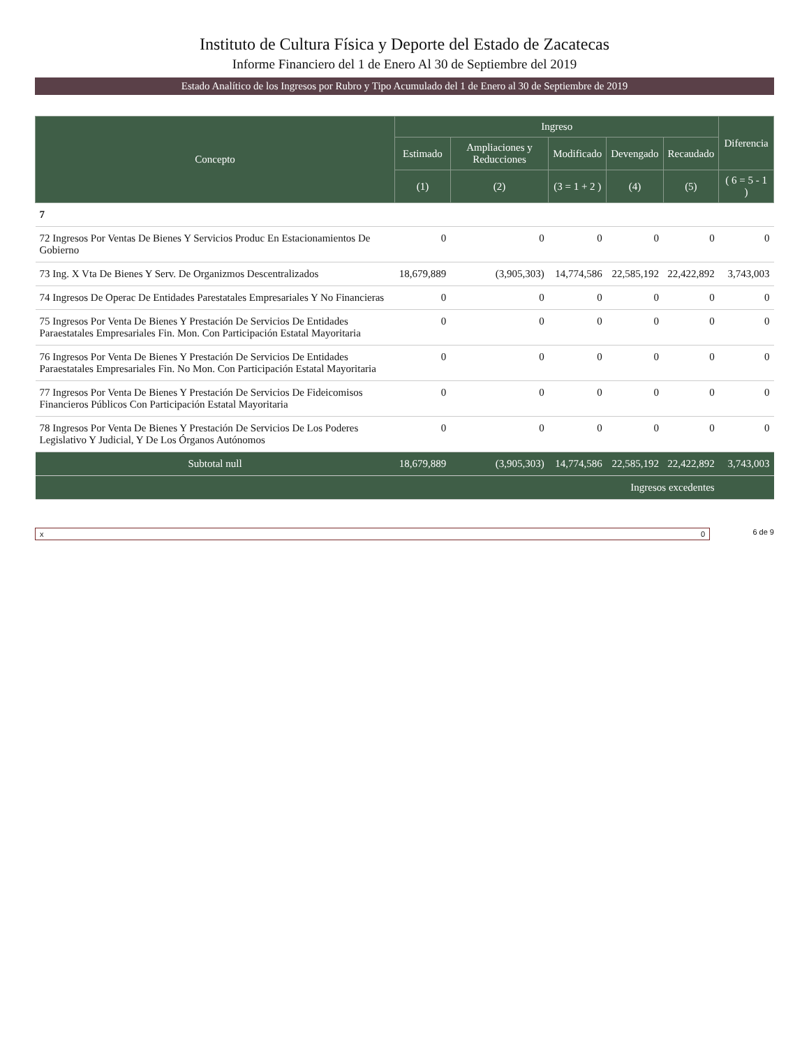Instituto de Cultura Física y Deporte del Estado de Zacatecas
Informe Financiero del 1 de Enero Al 30 de Septiembre del 2019
Estado Analítico de los Ingresos por Rubro y Tipo Acumulado del 1 de Enero al 30 de Septiembre de 2019
| Concepto | Ingreso | | | | | Diferencia |
| --- | --- | --- | --- | --- | --- | --- |
| | Estimado | Ampliaciones y Reducciones | Modificado | Devengado | Recaudado | |
| | (1) | (2) | (3 = 1 + 2 ) | (4) | (5) | ( 6 = 5 - 1 ) |
| 7 | | | | | | |
| 72 Ingresos Por Ventas De Bienes Y Servicios Produc En Estacionamientos De Gobierno | 0 | 0 | 0 | 0 | 0 | 0 |
| 73 Ing. X Vta De Bienes Y Serv. De Organizmos Descentralizados | 18,679,889 | (3,905,303) | 14,774,586 | 22,585,192 | 22,422,892 | 3,743,003 |
| 74 Ingresos De Operac De Entidades Parestatales Empresariales Y No Financieras | 0 | 0 | 0 | 0 | 0 | 0 |
| 75 Ingresos Por Venta De Bienes Y Prestación De Servicios De Entidades Paraestatales Empresariales Fin. Mon. Con Participación Estatal Mayoritaria | 0 | 0 | 0 | 0 | 0 | 0 |
| 76 Ingresos Por Venta De Bienes Y Prestación De Servicios De Entidades Paraestatales Empresariales Fin. No Mon. Con Participación Estatal Mayoritaria | 0 | 0 | 0 | 0 | 0 | 0 |
| 77 Ingresos Por Venta De Bienes Y Prestación De Servicios De Fideicomisos Financieros Públicos Con Participación Estatal Mayoritaria | 0 | 0 | 0 | 0 | 0 | 0 |
| 78 Ingresos Por Venta De Bienes Y Prestación De Servicios De Los Poderes Legislativo Y Judicial, Y De Los Órganos Autónomos | 0 | 0 | 0 | 0 | 0 | 0 |
| Subtotal null | 18,679,889 | (3,905,303) | 14,774,586 | 22,585,192 | 22,422,892 | 3,743,003 |
| Ingresos excedentes | | | | | | |
x 0 6 de 9